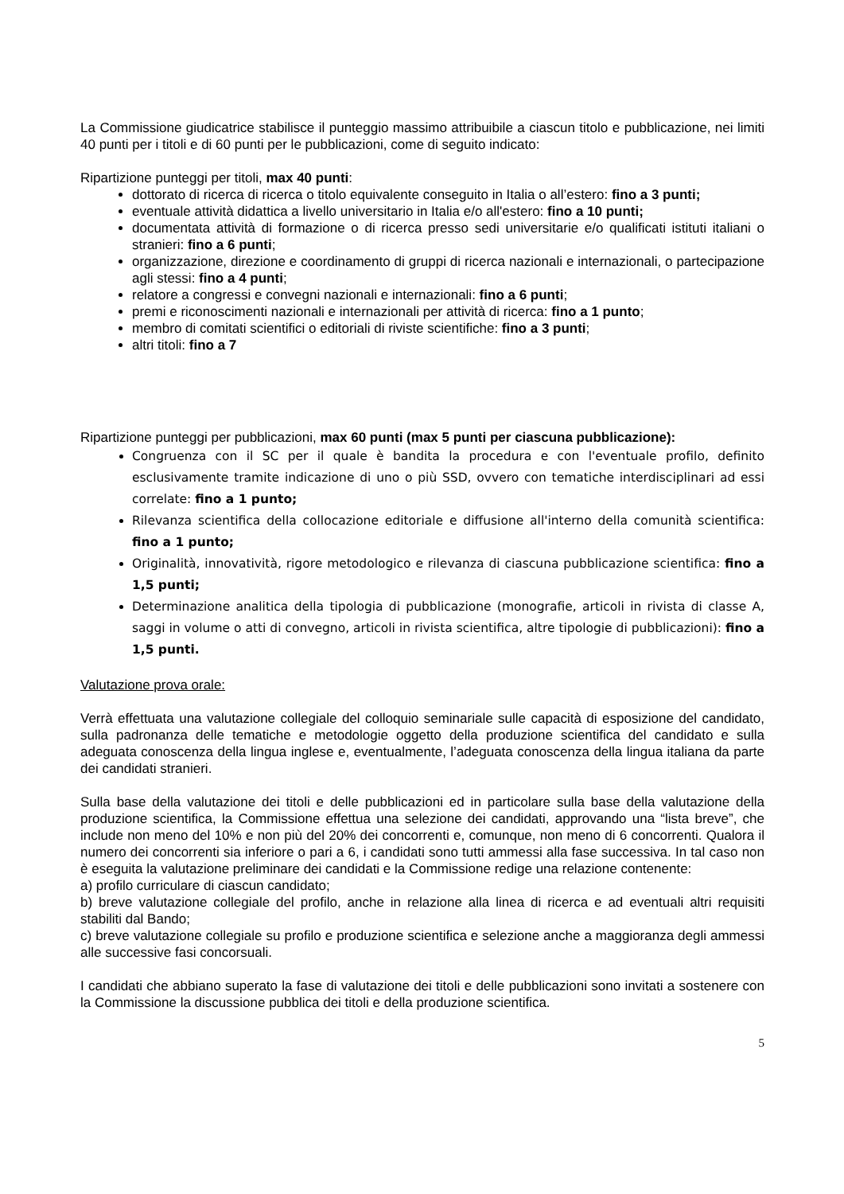La Commissione giudicatrice stabilisce il punteggio massimo attribuibile a ciascun titolo e pubblicazione, nei limiti 40 punti per i titoli e di 60 punti per le pubblicazioni, come di seguito indicato:
Ripartizione punteggi per titoli, max 40 punti:
dottorato di ricerca di ricerca o titolo equivalente conseguito in Italia o all’estero: fino a 3 punti;
eventuale attività didattica a livello universitario in Italia e/o all'estero: fino a 10 punti;
documentata attività di formazione o di ricerca presso sedi universitarie e/o qualificati istituti italiani o stranieri: fino a 6 punti;
organizzazione, direzione e coordinamento di gruppi di ricerca nazionali e internazionali, o partecipazione agli stessi: fino a 4 punti;
relatore a congressi e convegni nazionali e internazionali: fino a 6 punti;
premi e riconoscimenti nazionali e internazionali per attività di ricerca: fino a 1 punto;
membro di comitati scientifici o editoriali di riviste scientifiche: fino a 3 punti;
altri titoli: fino a 7
Ripartizione punteggi per pubblicazioni, max 60 punti (max 5 punti per ciascuna pubblicazione):
Congruenza con il SC per il quale è bandita la procedura e con l'eventuale profilo, definito esclusivamente tramite indicazione di uno o più SSD, ovvero con tematiche interdisciplinari ad essi correlate: fino a 1 punto;
Rilevanza scientifica della collocazione editoriale e diffusione all'interno della comunità scientifica: fino a 1 punto;
Originalità, innovatività, rigore metodologico e rilevanza di ciascuna pubblicazione scientifica: fino a 1,5 punti;
Determinazione analitica della tipologia di pubblicazione (monografie, articoli in rivista di classe A, saggi in volume o atti di convegno, articoli in rivista scientifica, altre tipologie di pubblicazioni): fino a 1,5 punti.
Valutazione prova orale:
Verrà effettuata una valutazione collegiale del colloquio seminariale sulle capacità di esposizione del candidato, sulla padronanza delle tematiche e metodologie oggetto della produzione scientifica del candidato e sulla adeguata conoscenza della lingua inglese e, eventualmente, l’adeguata conoscenza della lingua italiana da parte dei candidati stranieri.
Sulla base della valutazione dei titoli e delle pubblicazioni ed in particolare sulla base della valutazione della produzione scientifica, la Commissione effettua una selezione dei candidati, approvando una “lista breve”, che include non meno del 10% e non più del 20% dei concorrenti e, comunque, non meno di 6 concorrenti. Qualora il numero dei concorrenti sia inferiore o pari a 6, i candidati sono tutti ammessi alla fase successiva. In tal caso non è eseguita la valutazione preliminare dei candidati e la Commissione redige una relazione contenente:
a) profilo curriculare di ciascun candidato;
b) breve valutazione collegiale del profilo, anche in relazione alla linea di ricerca e ad eventuali altri requisiti stabiliti dal Bando;
c) breve valutazione collegiale su profilo e produzione scientifica e selezione anche a maggioranza degli ammessi alle successive fasi concorsuali.
I candidati che abbiano superato la fase di valutazione dei titoli e delle pubblicazioni sono invitati a sostenere con la Commissione la discussione pubblica dei titoli e della produzione scientifica.
5